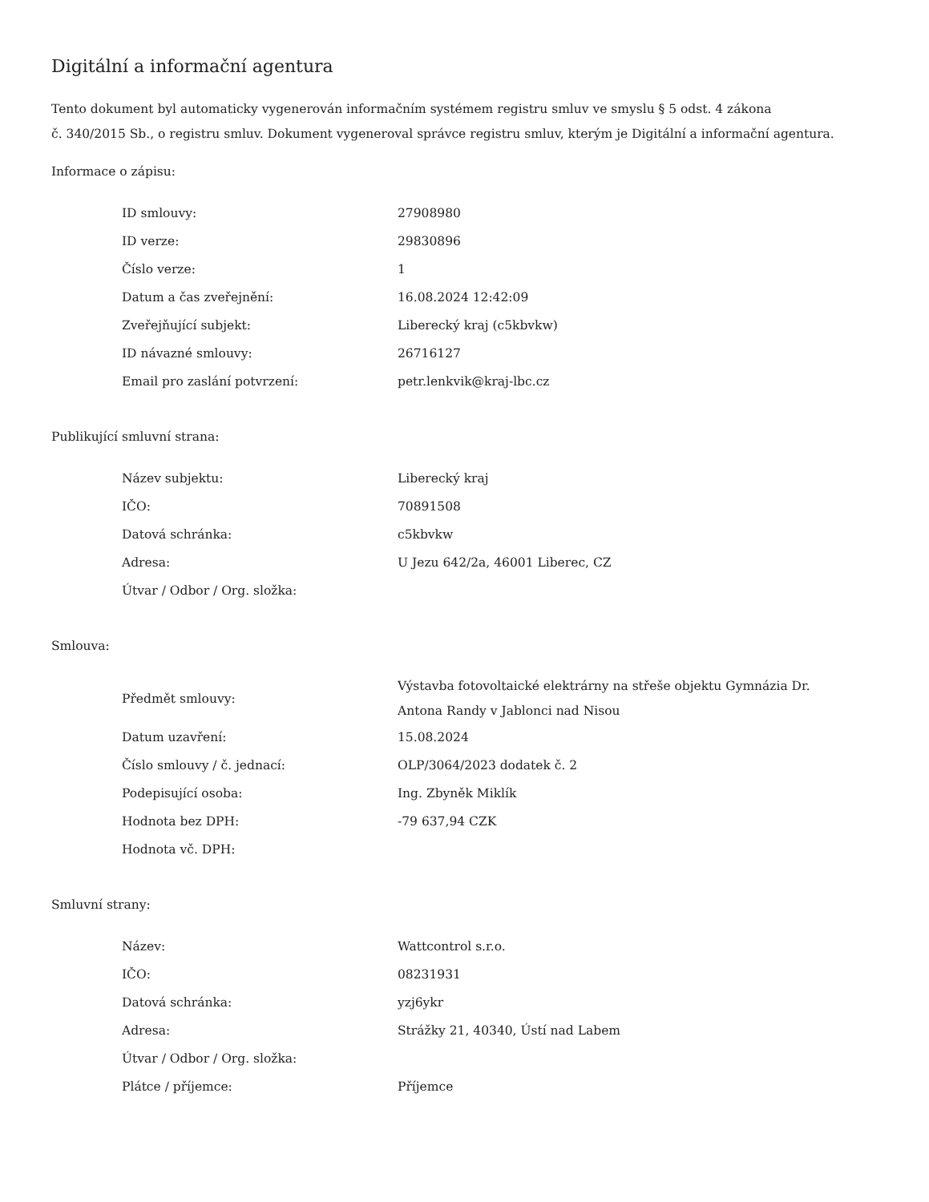Digitální a informační agentura
Tento dokument byl automaticky vygenerován informačním systémem registru smluv ve smyslu § 5 odst. 4 zákona
č. 340/2015 Sb., o registru smluv. Dokument vygeneroval správce registru smluv, kterým je Digitální a informační agentura.
Informace o zápisu:
| ID smlouvy: | 27908980 |
| ID verze: | 29830896 |
| Číslo verze: | 1 |
| Datum a čas zveřejnění: | 16.08.2024 12:42:09 |
| Zveřejňující subjekt: | Liberecký kraj (c5kbvkw) |
| ID návazné smlouvy: | 26716127 |
| Email pro zaslání potvrzení: | petr.lenkvik@kraj-lbc.cz |
Publikující smluvní strana:
| Název subjektu: | Liberecký kraj |
| IČO: | 70891508 |
| Datová schránka: | c5kbvkw |
| Adresa: | U Jezu 642/2a, 46001 Liberec, CZ |
| Útvar / Odbor / Org. složka: | |
Smlouva:
| Předmět smlouvy: | Výstavba fotovoltaické elektrárny na střeše objektu Gymnázia Dr. Antona Randy v Jablonci nad Nisou |
| Datum uzavření: | 15.08.2024 |
| Číslo smlouvy / č. jednací: | OLP/3064/2023 dodatek č. 2 |
| Podepisující osoba: | Ing. Zbyněk Miklík |
| Hodnota bez DPH: | -79 637,94 CZK |
| Hodnota vč. DPH: | |
Smluvní strany:
| Název: | Wattcontrol s.r.o. |
| IČO: | 08231931 |
| Datová schránka: | yzj6ykr |
| Adresa: | Strážky 21, 40340, Ústí nad Labem |
| Útvar / Odbor / Org. složka: | |
| Plátce / příjemce: | Příjemce |